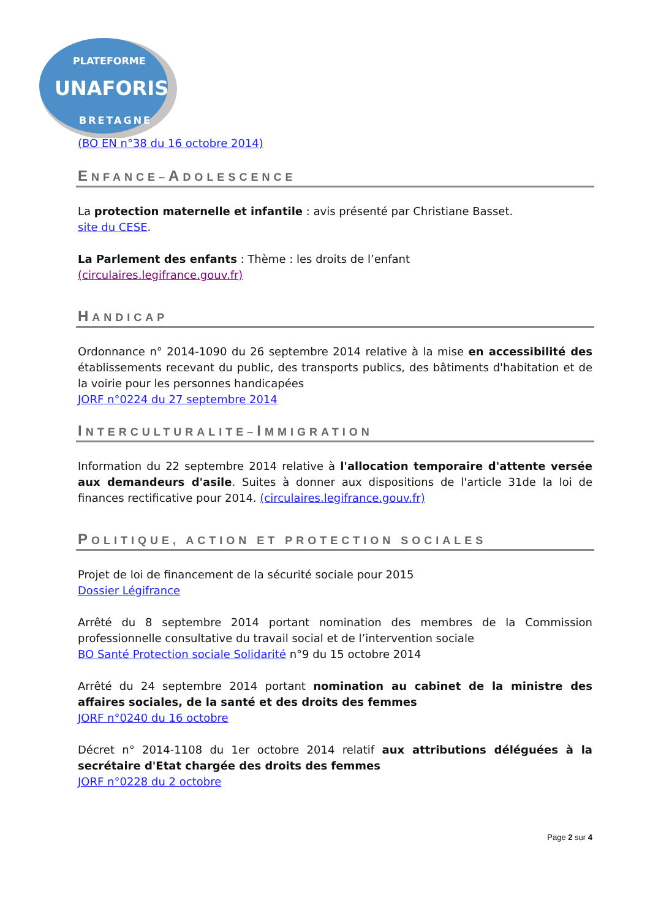PLATEFORME
UNAFORIS
BRETAGNE
(BO EN n°38 du 16 octobre 2014)
ENFANCE–ADOLESCENCE
La protection maternelle et infantile : avis présenté par Christiane Basset.
site du CESE.
La Parlement des enfants : Thème : les droits de l’enfant
(circulaires.legifrance.gouv.fr)
HANDICAP
Ordonnance n° 2014-1090 du 26 septembre 2014 relative à la mise en accessibilité des établissements recevant du public, des transports publics, des bâtiments d'habitation et de la voirie pour les personnes handicapées
JORF n°0224 du 27 septembre 2014
INTERCULTURALITE–IMMIGRATION
Information du 22 septembre 2014 relative à l'allocation temporaire d'attente versée aux demandeurs d'asile. Suites à donner aux dispositions de l'article 31de la loi de finances rectificative pour 2014. (circulaires.legifrance.gouv.fr)
POLITIQUE, ACTION ET PROTECTION SOCIALES
Projet de loi de financement de la sécurité sociale pour 2015
Dossier Légifrance
Arrêté du 8 septembre 2014 portant nomination des membres de la Commission professionnelle consultative du travail social et de l’intervention sociale
BO Santé Protection sociale Solidarité n°9 du 15 octobre 2014
Arrêté du 24 septembre 2014 portant nomination au cabinet de la ministre des affaires sociales, de la santé et des droits des femmes
JORF n°0240 du 16 octobre
Décret n° 2014-1108 du 1er octobre 2014 relatif aux attributions déléguées à la secrétaire d'Etat chargée des droits des femmes
JORF n°0228 du 2 octobre
Page 2 sur 4